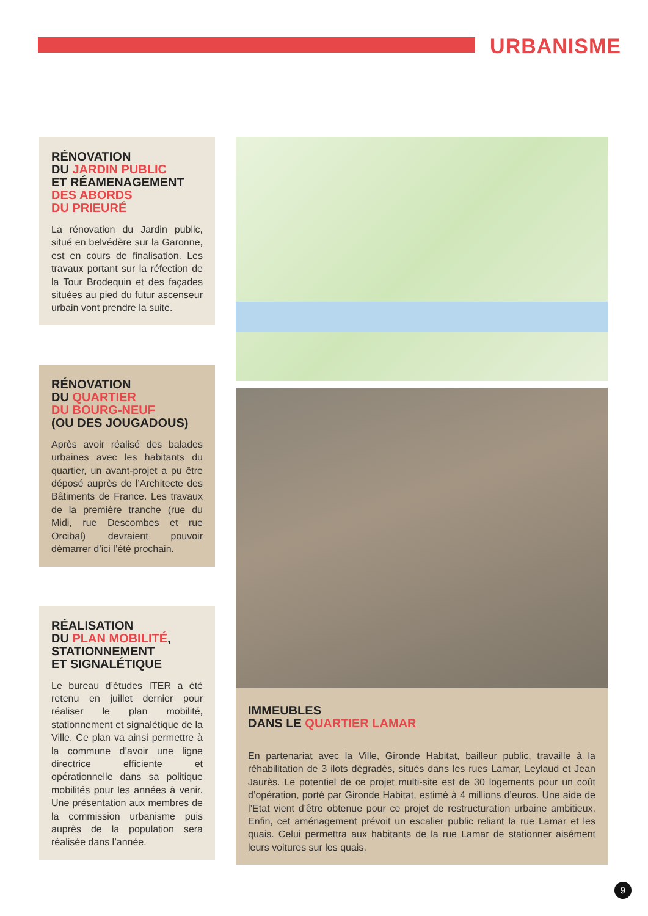URBANISME
RÉNOVATION
DU JARDIN PUBLIC
ET RÉAMENAGEMENT
DES ABORDS
DU PRIEURÉ
La rénovation du Jardin public, situé en belvédère sur la Garonne, est en cours de finalisation. Les travaux portant sur la réfection de la Tour Brodequin et des façades situées au pied du futur ascenseur urbain vont prendre la suite.
RÉNOVATION
DU QUARTIER
DU BOURG-NEUF
(OU DES JOUGADOUS)
Après avoir réalisé des balades urbaines avec les habitants du quartier, un avant-projet a pu être déposé auprès de l’Architecte des Bâtiments de France. Les travaux de la première tranche (rue du Midi, rue Descombes et rue Orcibal) devraient pouvoir démarrer d’ici l’été prochain.
RÉALISATION
DU PLAN MOBILITÉ,
STATIONNEMENT
ET SIGNALÉTIQUE
Le bureau d’études ITER a été retenu en juillet dernier pour réaliser le plan mobilité, stationnement et signalétique de la Ville. Ce plan va ainsi permettre à la commune d’avoir une ligne directrice efficiente et opérationnelle dans sa politique mobilités pour les années à venir. Une présentation aux membres de la commission urbanisme puis auprès de la population sera réalisée dans l’année.
IMMEUBLES
DANS LE QUARTIER LAMAR
En partenariat avec la Ville, Gironde Habitat, bailleur public, travaille à la réhabilitation de 3 ilots dégradés, situés dans les rues Lamar, Leylaud et Jean Jaurès. Le potentiel de ce projet multi-site est de 30 logements pour un coût d’opération, porté par Gironde Habitat, estimé à 4 millions d’euros. Une aide de l’Etat vient d’être obtenue pour ce projet de restructuration urbaine ambitieux. Enfin, cet aménagement prévoit un escalier public reliant la rue Lamar et les quais. Celui permettra aux habitants de la rue Lamar de stationner aisément leurs voitures sur les quais.
9